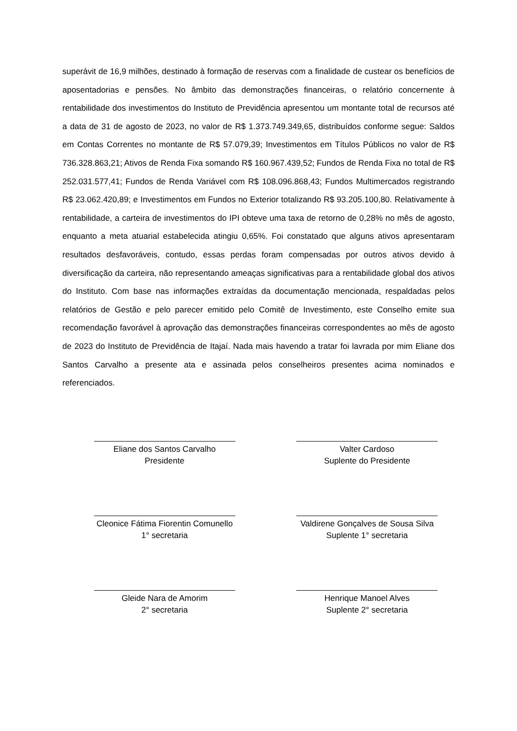superávit de 16,9 milhões, destinado à formação de reservas com a finalidade de custear os benefícios de aposentadorias e pensões. No âmbito das demonstrações financeiras, o relatório concernente à rentabilidade dos investimentos do Instituto de Previdência apresentou um montante total de recursos até a data de 31 de agosto de 2023, no valor de R$ 1.373.749.349,65, distribuídos conforme segue: Saldos em Contas Correntes no montante de R$ 57.079,39; Investimentos em Títulos Públicos no valor de R$ 736.328.863,21; Ativos de Renda Fixa somando R$ 160.967.439,52; Fundos de Renda Fixa no total de R$ 252.031.577,41; Fundos de Renda Variável com R$ 108.096.868,43; Fundos Multimercados registrando R$ 23.062.420,89; e Investimentos em Fundos no Exterior totalizando R$ 93.205.100,80. Relativamente à rentabilidade, a carteira de investimentos do IPI obteve uma taxa de retorno de 0,28% no mês de agosto, enquanto a meta atuarial estabelecida atingiu 0,65%. Foi constatado que alguns ativos apresentaram resultados desfavoráveis, contudo, essas perdas foram compensadas por outros ativos devido à diversificação da carteira, não representando ameaças significativas para a rentabilidade global dos ativos do Instituto. Com base nas informações extraídas da documentação mencionada, respaldadas pelos relatórios de Gestão e pelo parecer emitido pelo Comitê de Investimento, este Conselho emite sua recomendação favorável à aprovação das demonstrações financeiras correspondentes ao mês de agosto de 2023 do Instituto de Previdência de Itajaí. Nada mais havendo a tratar foi lavrada por mim Eliane dos Santos Carvalho a presente ata e assinada pelos conselheiros presentes acima nominados e referenciados.
Eliane dos Santos Carvalho
Presidente
Valter Cardoso
Suplente do Presidente
Cleonice Fátima Fiorentin Comunello
1° secretaria
Valdirene Gonçalves de Sousa Silva
Suplente 1° secretaria
Gleide Nara de Amorim
2° secretaria
Henrique Manoel Alves
Suplente 2° secretaria